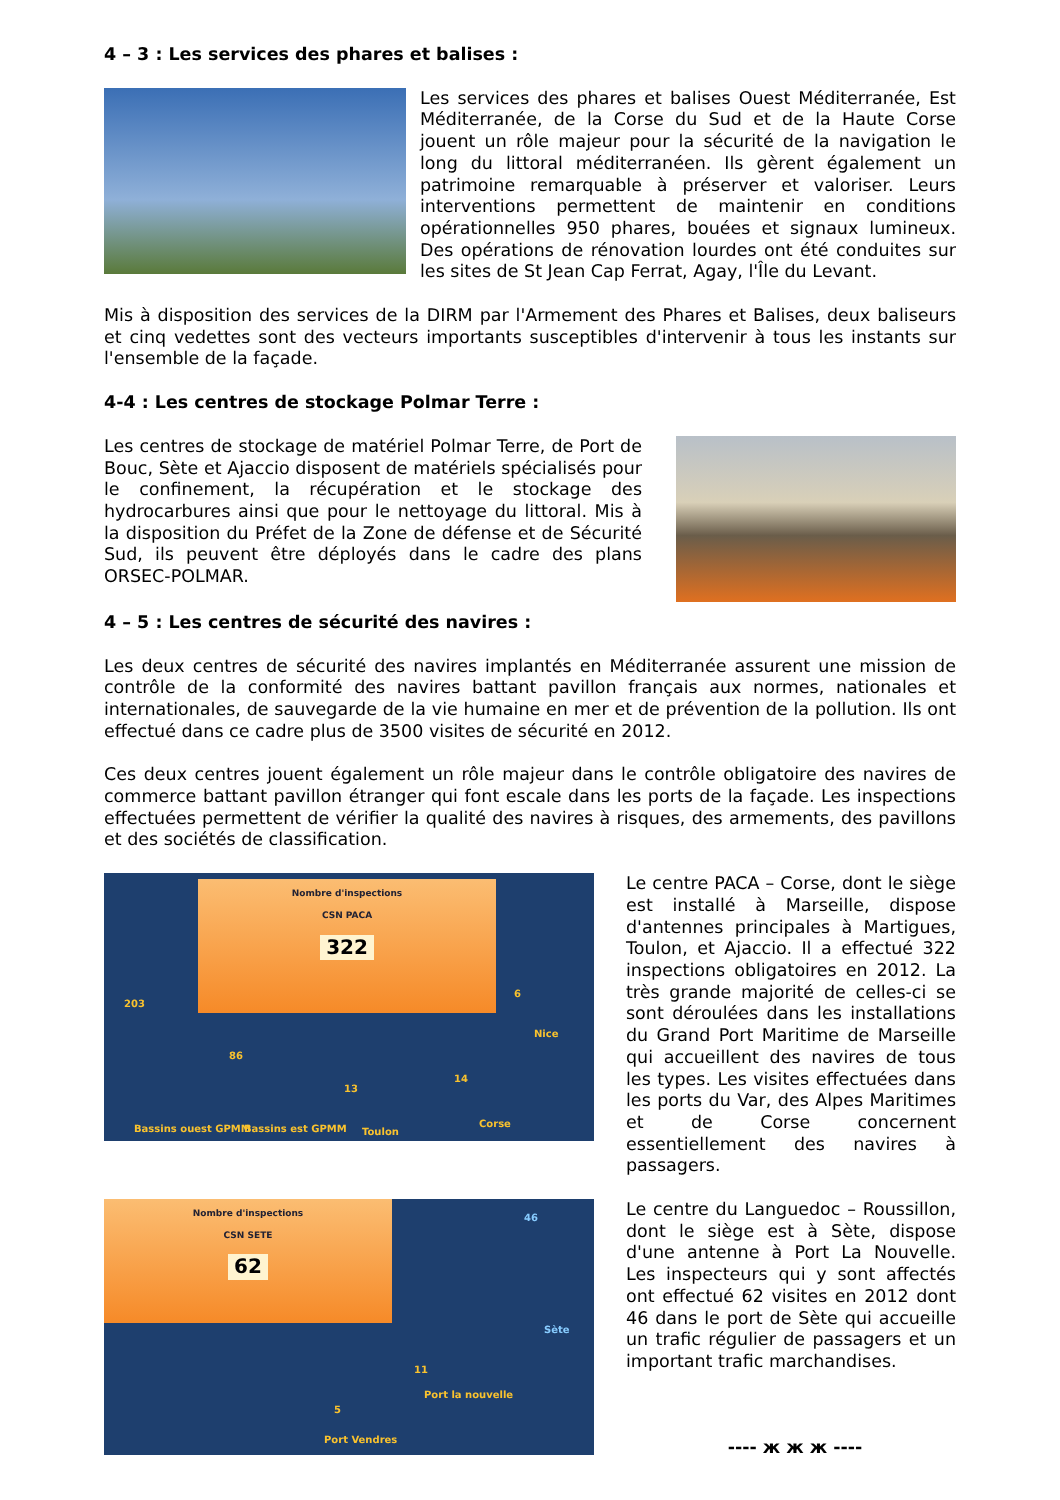4 – 3 : Les services des phares et balises :
Les services des phares et balises Ouest Méditerranée, Est Méditerranée, de la Corse du Sud et de la Haute Corse jouent un rôle majeur pour la sécurité de la navigation le long du littoral méditerranéen. Ils gèrent également un patrimoine remarquable à préserver et valoriser. Leurs interventions permettent de maintenir en conditions opérationnelles 950 phares, bouées et signaux lumineux. Des opérations de rénovation lourdes ont été conduites sur les sites de St Jean Cap Ferrat, Agay, l'Île du Levant.
Mis à disposition des services de la DIRM par l'Armement des Phares et Balises, deux baliseurs et cinq vedettes sont des vecteurs importants susceptibles d'intervenir à tous les instants sur l'ensemble de la façade.
4-4 : Les centres de stockage Polmar Terre :
Les centres de stockage de matériel Polmar Terre, de Port de Bouc, Sète et Ajaccio disposent de matériels spécialisés pour le confinement, la récupération et le stockage des hydrocarbures ainsi que pour le nettoyage du littoral. Mis à la disposition du Préfet de la Zone de défense et de Sécurité Sud, ils peuvent être déployés dans le cadre des plans ORSEC-POLMAR.
4 – 5 : Les centres de sécurité des navires :
Les deux centres de sécurité des navires implantés en Méditerranée assurent une mission de contrôle de la conformité des navires battant pavillon français aux normes, nationales et internationales, de sauvegarde de la vie humaine en mer et de prévention de la pollution. Ils ont effectué dans ce cadre plus de 3500 visites de sécurité en 2012.
Ces deux centres jouent également un rôle majeur dans le contrôle obligatoire des navires de commerce battant pavillon étranger qui font escale dans les ports de la façade. Les inspections effectuées permettent de vérifier la qualité des navires à risques, des armements, des pavillons et des sociétés de classification.
Nombre d'inspections
CSN PACA
322
203
86
13
14
6
Bassins ouest GPMM Bassins est GPMM Toulon
Corse
Nice
Le centre PACA – Corse, dont le siège est installé à Marseille, dispose d'antennes principales à Martigues, Toulon, et Ajaccio. Il a effectué 322 inspections obligatoires en 2012. La très grande majorité de celles-ci se sont déroulées dans les installations du Grand Port Maritime de Marseille qui accueillent des navires de tous les types. Les visites effectuées dans les ports du Var, des Alpes Maritimes et de Corse concernent essentiellement des navires à passagers.
Nombre d'inspections
CSN SETE
62
46
11
5
Sète
Port la nouvelle
Port Vendres
Le centre du Languedoc – Roussillon, dont le siège est à Sète, dispose d'une antenne à Port La Nouvelle. Les inspecteurs qui y sont affectés ont effectué 62 visites en 2012 dont 46 dans le port de Sète qui accueille un trafic régulier de passagers et un important trafic marchandises.
---- ж ж ж ----